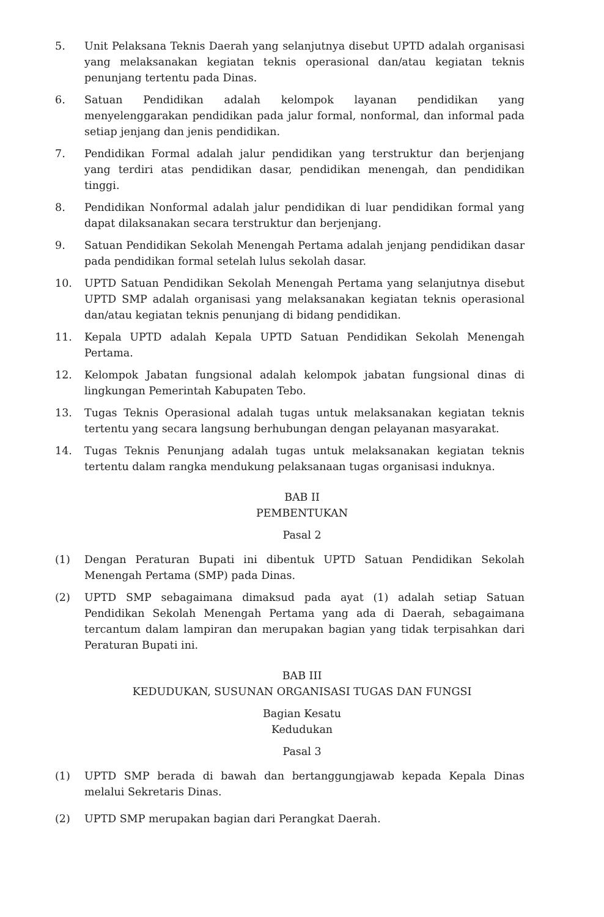5. Unit Pelaksana Teknis Daerah yang selanjutnya disebut UPTD adalah organisasi yang melaksanakan kegiatan teknis operasional dan/atau kegiatan teknis penunjang tertentu pada Dinas.
6. Satuan Pendidikan adalah kelompok layanan pendidikan yang menyelenggarakan pendidikan pada jalur formal, nonformal, dan informal pada setiap jenjang dan jenis pendidikan.
7. Pendidikan Formal adalah jalur pendidikan yang terstruktur dan berjenjang yang terdiri atas pendidikan dasar, pendidikan menengah, dan pendidikan tinggi.
8. Pendidikan Nonformal adalah jalur pendidikan di luar pendidikan formal yang dapat dilaksanakan secara terstruktur dan berjenjang.
9. Satuan Pendidikan Sekolah Menengah Pertama adalah jenjang pendidikan dasar pada pendidikan formal setelah lulus sekolah dasar.
10. UPTD Satuan Pendidikan Sekolah Menengah Pertama yang selanjutnya disebut UPTD SMP adalah organisasi yang melaksanakan kegiatan teknis operasional dan/atau kegiatan teknis penunjang di bidang pendidikan.
11. Kepala UPTD adalah Kepala UPTD Satuan Pendidikan Sekolah Menengah Pertama.
12. Kelompok Jabatan fungsional adalah kelompok jabatan fungsional dinas di lingkungan Pemerintah Kabupaten Tebo.
13. Tugas Teknis Operasional adalah tugas untuk melaksanakan kegiatan teknis tertentu yang secara langsung berhubungan dengan pelayanan masyarakat.
14. Tugas Teknis Penunjang adalah tugas untuk melaksanakan kegiatan teknis tertentu dalam rangka mendukung pelaksanaan tugas organisasi induknya.
BAB II
PEMBENTUKAN
Pasal 2
(1) Dengan Peraturan Bupati ini dibentuk UPTD Satuan Pendidikan Sekolah Menengah Pertama (SMP) pada Dinas.
(2) UPTD SMP sebagaimana dimaksud pada ayat (1) adalah setiap Satuan Pendidikan Sekolah Menengah Pertama yang ada di Daerah, sebagaimana tercantum dalam lampiran dan merupakan bagian yang tidak terpisahkan dari Peraturan Bupati ini.
BAB III
KEDUDUKAN, SUSUNAN ORGANISASI TUGAS DAN FUNGSI
Bagian Kesatu
Kedudukan
Pasal 3
(1) UPTD SMP berada di bawah dan bertanggungjawab kepada Kepala Dinas melalui Sekretaris Dinas.
(2) UPTD SMP merupakan bagian dari Perangkat Daerah.